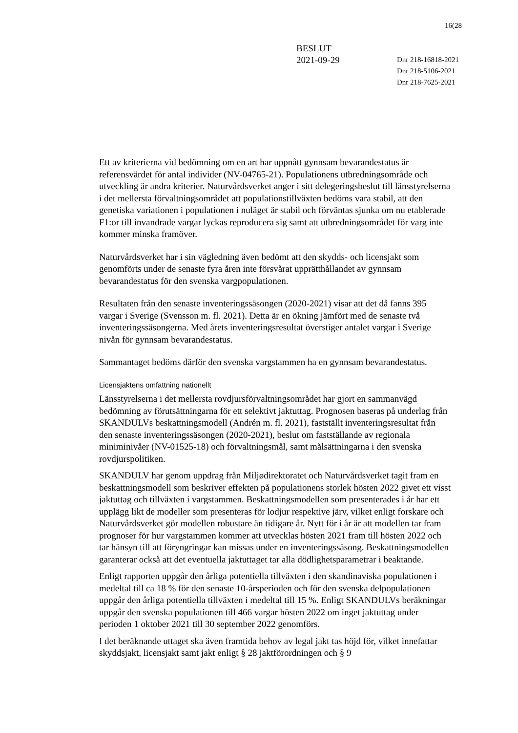16(28
BESLUT
2021-09-29
Dnr 218-16818-2021
Dnr 218-5106-2021
Dnr 218-7625-2021
Ett av kriterierna vid bedömning om en art har uppnått gynnsam bevarandestatus är referensvärdet för antal individer (NV-04765-21). Populationens utbredningsområde och utveckling är andra kriterier. Naturvårdsverket anger i sitt delegeringsbeslut till länsstyrelserna i det mellersta förvaltningsområdet att populationstillväxten bedöms vara stabil, att den genetiska variationen i populationen i nuläget är stabil och förväntas sjunka om nu etablerade F1:or till invandrade vargar lyckas reproducera sig samt att utbredningsområdet för varg inte kommer minska framöver.
Naturvårdsverket har i sin vägledning även bedömt att den skydds- och licensjakt som genomförts under de senaste fyra åren inte försvårat upprätthållandet av gynnsam bevarandestatus för den svenska vargpopulationen.
Resultaten från den senaste inventeringssäsongen (2020-2021) visar att det då fanns 395 vargar i Sverige (Svensson m. fl. 2021). Detta är en ökning jämfört med de senaste två inventeringssäsongerna. Med årets inventeringsresultat överstiger antalet vargar i Sverige nivån för gynnsam bevarandestatus.
Sammantaget bedöms därför den svenska vargstammen ha en gynnsam bevarandestatus.
Licensjaktens omfattning nationellt
Länsstyrelserna i det mellersta rovdjursförvaltningsområdet har gjort en sammanvägd bedömning av förutsättningarna för ett selektivt jaktuttag. Prognosen baseras på underlag från SKANDULVs beskattningsmodell (Andrén m. fl. 2021), fastställt inventeringsresultat från den senaste inventeringssäsongen (2020-2021), beslut om fastställande av regionala miniminivåer (NV-01525-18) och förvaltningsmål, samt målsättningarna i den svenska rovdjurspolitiken.
SKANDULV har genom uppdrag från Miljødirektoratet och Naturvårdsverket tagit fram en beskattningsmodell som beskriver effekten på populationens storlek hösten 2022 givet ett visst jaktuttag och tillväxten i vargstammen. Beskattningsmodellen som presenterades i år har ett upplägg likt de modeller som presenteras för lodjur respektive järv, vilket enligt forskare och Naturvårdsverket gör modellen robustare än tidigare år. Nytt för i år är att modellen tar fram prognoser för hur vargstammen kommer att utvecklas hösten 2021 fram till hösten 2022 och tar hänsyn till att föryngringar kan missas under en inventeringssäsong. Beskattningsmodellen garanterar också att det eventuella jaktuttaget tar alla dödlighetsparametrar i beaktande.
Enligt rapporten uppgår den årliga potentiella tillväxten i den skandinaviska populationen i medeltal till ca 18 % för den senaste 10-årsperioden och för den svenska delpopulationen uppgår den årliga potentiella tillväxten i medeltal till 15 %. Enligt SKANDULVs beräkningar uppgår den svenska populationen till 466 vargar hösten 2022 om inget jaktuttag under perioden 1 oktober 2021 till 30 september 2022 genomförs.
I det beräknande uttaget ska även framtida behov av legal jakt tas höjd för, vilket innefattar skyddsjakt, licensjakt samt jakt enligt § 28 jaktförordningen och § 9